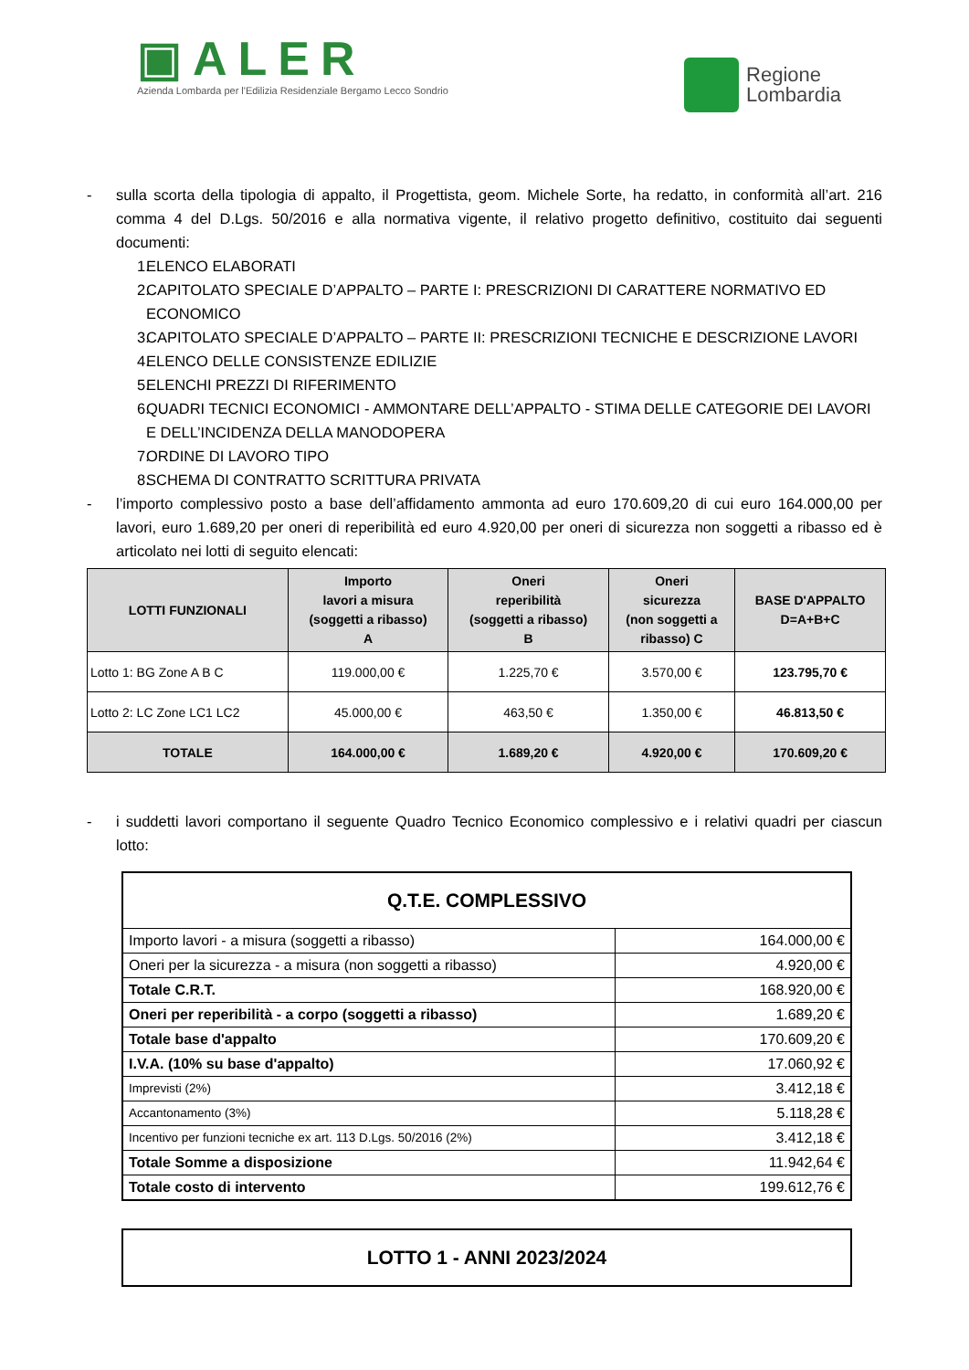▣ALER
Azienda Lombarda per l'Edilizia Residenziale Bergamo Lecco Sondrio
Regione
Lombardia
- sulla scorta della tipologia di appalto, il Progettista, geom. Michele Sorte, ha redatto, in conformità all’art. 216 comma 4 del D.Lgs. 50/2016 e alla normativa vigente, il relativo progetto definitivo, costituito dai seguenti documenti:
1. ELENCO ELABORATI
2. CAPITOLATO SPECIALE D’APPALTO – PARTE I: PRESCRIZIONI DI CARATTERE NORMATIVO ED ECONOMICO
3. CAPITOLATO SPECIALE D’APPALTO – PARTE II: PRESCRIZIONI TECNICHE E DESCRIZIONE LAVORI
4. ELENCO DELLE CONSISTENZE EDILIZIE
5. ELENCHI PREZZI DI RIFERIMENTO
6. QUADRI TECNICI ECONOMICI - AMMONTARE DELL’APPALTO - STIMA DELLE CATEGORIE DEI LAVORI E DELL’INCIDENZA DELLA MANODOPERA
7. ORDINE DI LAVORO TIPO
8. SCHEMA DI CONTRATTO SCRITTURA PRIVATA
- l’importo complessivo posto a base dell’affidamento ammonta ad euro 170.609,20 di cui euro 164.000,00 per lavori, euro 1.689,20 per oneri di reperibilità ed euro 4.920,00 per oneri di sicurezza non soggetti a ribasso ed è articolato nei lotti di seguito elencati:
| LOTTI FUNZIONALI | Importo lavori a misura (soggetti a ribasso) A | Oneri reperibilità (soggetti a ribasso) B | Oneri sicurezza (non soggetti a ribasso) C | BASE D'APPALTO D=A+B+C |
| --- | --- | --- | --- | --- |
| Lotto 1: BG Zone A B C | 119.000,00 € | 1.225,70 € | 3.570,00 € | 123.795,70 € |
| Lotto 2: LC Zone LC1 LC2 | 45.000,00 € | 463,50 € | 1.350,00 € | 46.813,50 € |
| TOTALE | 164.000,00 € | 1.689,20 € | 4.920,00 € | 170.609,20 € |
- i suddetti lavori comportano il seguente Quadro Tecnico Economico complessivo e i relativi quadri per ciascun lotto:
| Q.T.E. COMPLESSIVO | |
| Importo lavori - a misura (soggetti a ribasso) | 164.000,00 € |
| Oneri per la sicurezza - a misura (non soggetti a ribasso) | 4.920,00 € |
| Totale C.R.T. | 168.920,00 € |
| Oneri per reperibilità - a corpo (soggetti a ribasso) | 1.689,20 € |
| Totale base d'appalto | 170.609,20 € |
| I.V.A. (10% su base d'appalto) | 17.060,92 € |
| Imprevisti (2%) | 3.412,18 € |
| Accantonamento (3%) | 5.118,28 € |
| Incentivo per funzioni tecniche ex art. 113 D.Lgs. 50/2016 (2%) | 3.412,18 € |
| Totale Somme a disposizione | 11.942,64 € |
| Totale costo di intervento | 199.612,76 € |
| LOTTO 1 - ANNI 2023/2024 |